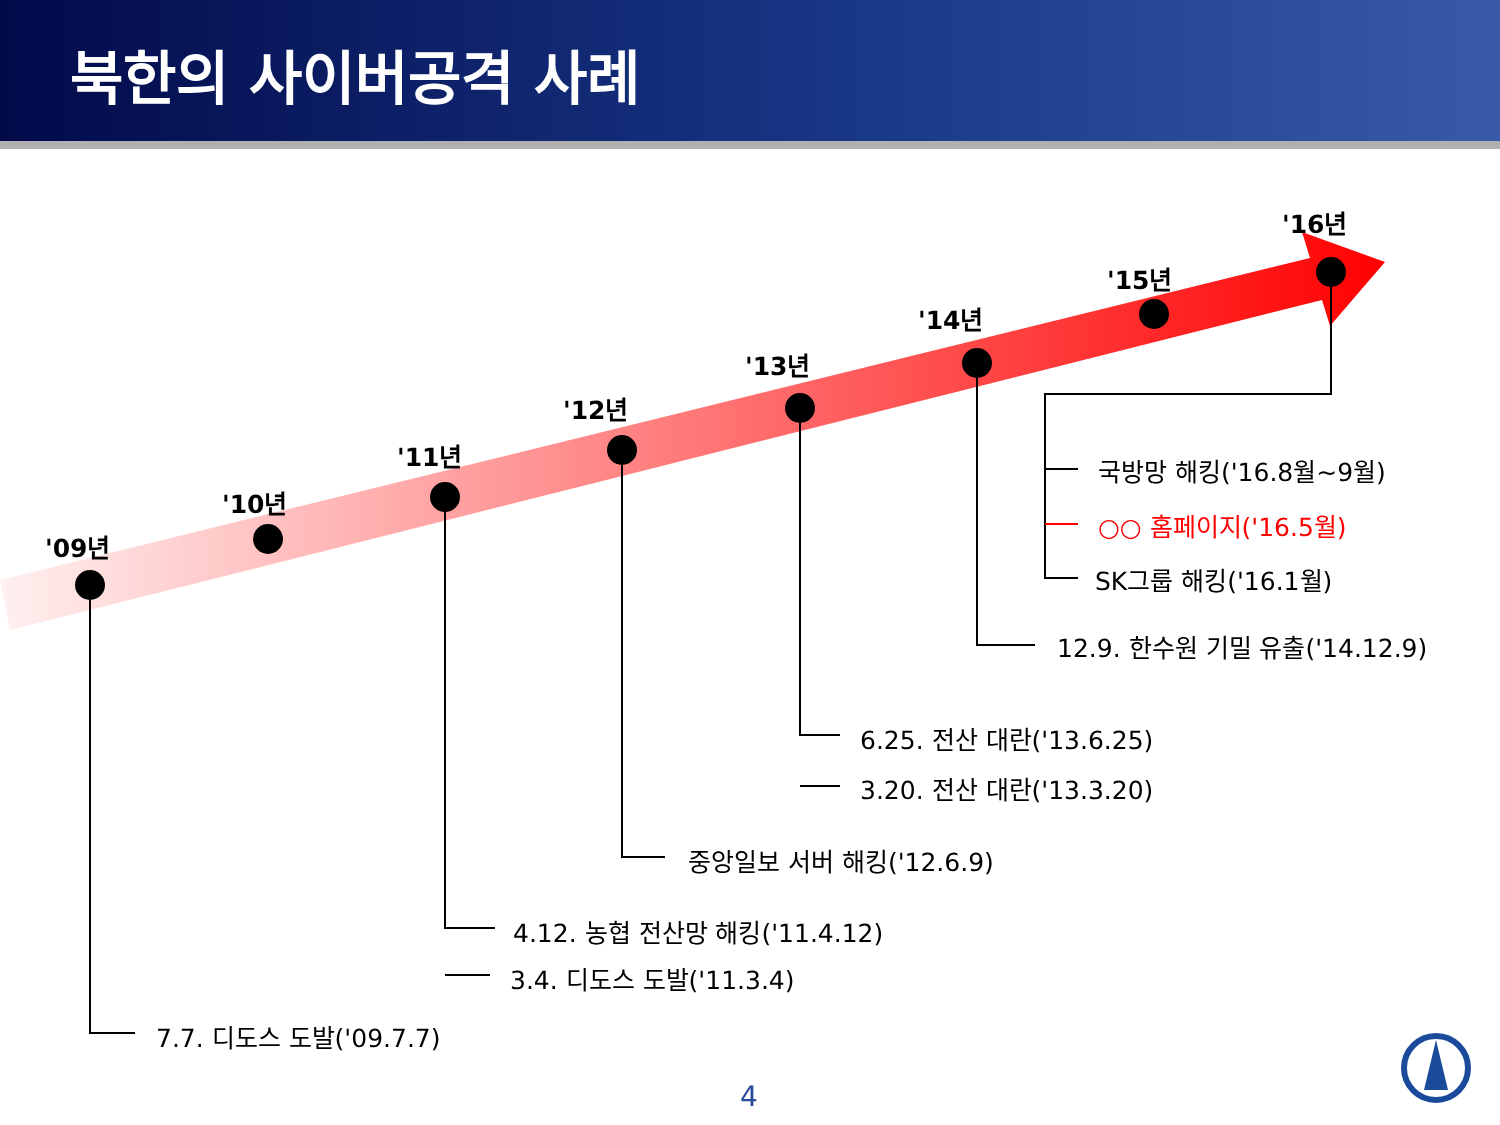북한의 사이버공격 사례
'09년
'10년
'11년
'12년
'13년
'14년
'15년
'16년
국방망 해킹('16.8월~9월)
○○ 홈페이지('16.5월)
SK그룹 해킹('16.1월)
12.9. 한수원 기밀 유출('14.12.9)
6.25. 전산 대란('13.6.25)
3.20. 전산 대란('13.3.20)
중앙일보 서버 해킹('12.6.9)
4.12. 농협 전산망 해킹('11.4.12)
3.4. 디도스 도발('11.3.4)
7.7. 디도스 도발('09.7.7)
4